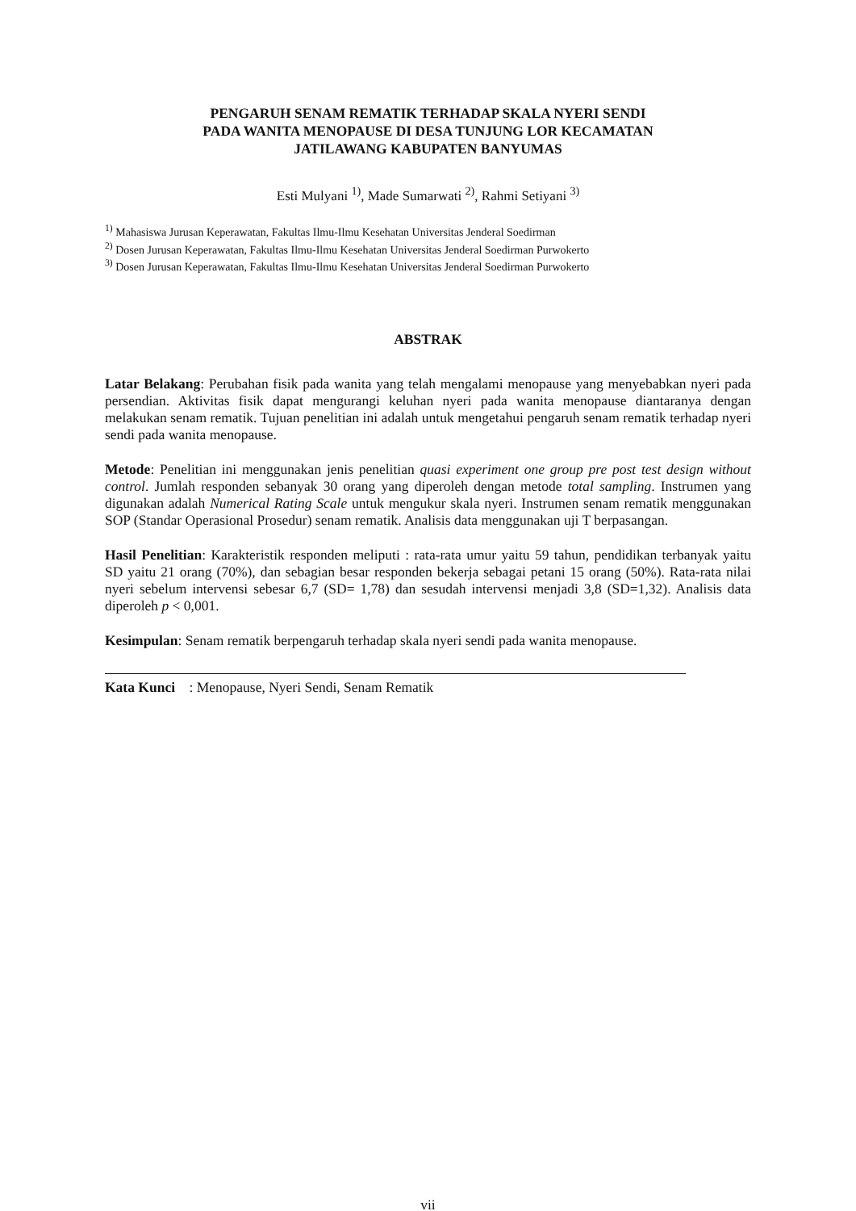PENGARUH SENAM REMATIK TERHADAP SKALA NYERI SENDI
PADA WANITA MENOPAUSE DI DESA TUNJUNG LOR KECAMATAN
JATILAWANG KABUPATEN BANYUMAS
Esti Mulyani <sup>1)</sup>, Made Sumarwati <sup>2)</sup>, Rahmi Setiyani <sup>3)</sup>
<sup>1)</sup> Mahasiswa Jurusan Keperawatan, Fakultas Ilmu-Ilmu Kesehatan Universitas Jenderal Soedirman
<sup>2)</sup> Dosen Jurusan Keperawatan, Fakultas Ilmu-Ilmu Kesehatan Universitas Jenderal Soedirman Purwokerto
<sup>3)</sup> Dosen Jurusan Keperawatan, Fakultas Ilmu-Ilmu Kesehatan Universitas Jenderal Soedirman Purwokerto
ABSTRAK
Latar Belakang: Perubahan fisik pada wanita yang telah mengalami menopause yang menyebabkan nyeri pada persendian. Aktivitas fisik dapat mengurangi keluhan nyeri pada wanita menopause diantaranya dengan melakukan senam rematik. Tujuan penelitian ini adalah untuk mengetahui pengaruh senam rematik terhadap nyeri sendi pada wanita menopause.
Metode: Penelitian ini menggunakan jenis penelitian quasi experiment one group pre post test design without control. Jumlah responden sebanyak 30 orang yang diperoleh dengan metode total sampling. Instrumen yang digunakan adalah Numerical Rating Scale untuk mengukur skala nyeri. Instrumen senam rematik menggunakan SOP (Standar Operasional Prosedur) senam rematik. Analisis data menggunakan uji T berpasangan.
Hasil Penelitian: Karakteristik responden meliputi : rata-rata umur yaitu 59 tahun, pendidikan terbanyak yaitu SD yaitu 21 orang (70%), dan sebagian besar responden bekerja sebagai petani 15 orang (50%). Rata-rata nilai nyeri sebelum intervensi sebesar 6,7 (SD= 1,78) dan sesudah intervensi menjadi 3,8 (SD=1,32). Analisis data diperoleh p < 0,001.
Kesimpulan: Senam rematik berpengaruh terhadap skala nyeri sendi pada wanita menopause.
Kata Kunci : Menopause, Nyeri Sendi, Senam Rematik
vii